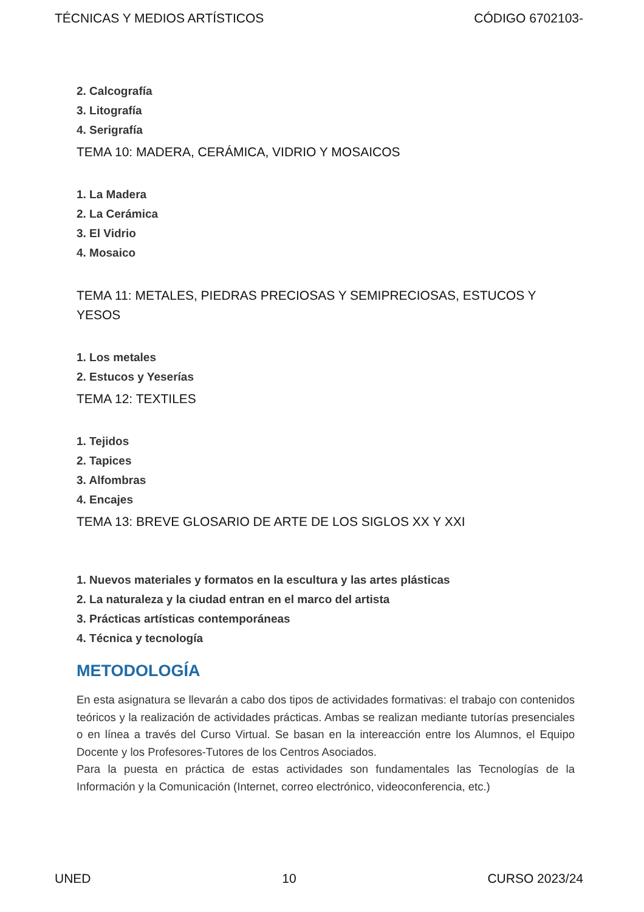TÉCNICAS Y MEDIOS ARTÍSTICOS CÓDIGO 6702103-
2. Calcografía
3. Litografía
4. Serigrafía
TEMA 10: MADERA, CERÁMICA, VIDRIO Y MOSAICOS
1. La Madera
2. La Cerámica
3. El Vidrio
4. Mosaico
TEMA 11: METALES, PIEDRAS PRECIOSAS Y SEMIPRECIOSAS, ESTUCOS Y YESOS
1. Los metales
2. Estucos y Yeserías
TEMA 12: TEXTILES
1. Tejidos
2. Tapices
3. Alfombras
4. Encajes
TEMA 13: BREVE GLOSARIO DE ARTE DE LOS SIGLOS XX Y XXI
1. Nuevos materiales y formatos en la escultura y las artes plásticas
2. La naturaleza y la ciudad entran en el marco del artista
3. Prácticas artísticas contemporáneas
4. Técnica y tecnología
METODOLOGÍA
En esta asignatura se llevarán a cabo dos tipos de actividades formativas: el trabajo con contenidos teóricos y la realización de actividades prácticas. Ambas se realizan mediante tutorías presenciales o en línea a través del Curso Virtual. Se basan en la intereacción entre los Alumnos, el Equipo Docente y los Profesores-Tutores de los Centros Asociados.
Para la puesta en práctica de estas actividades son fundamentales las Tecnologías de la Información y la Comunicación (Internet, correo electrónico, videoconferencia, etc.)
UNED 10 CURSO 2023/24